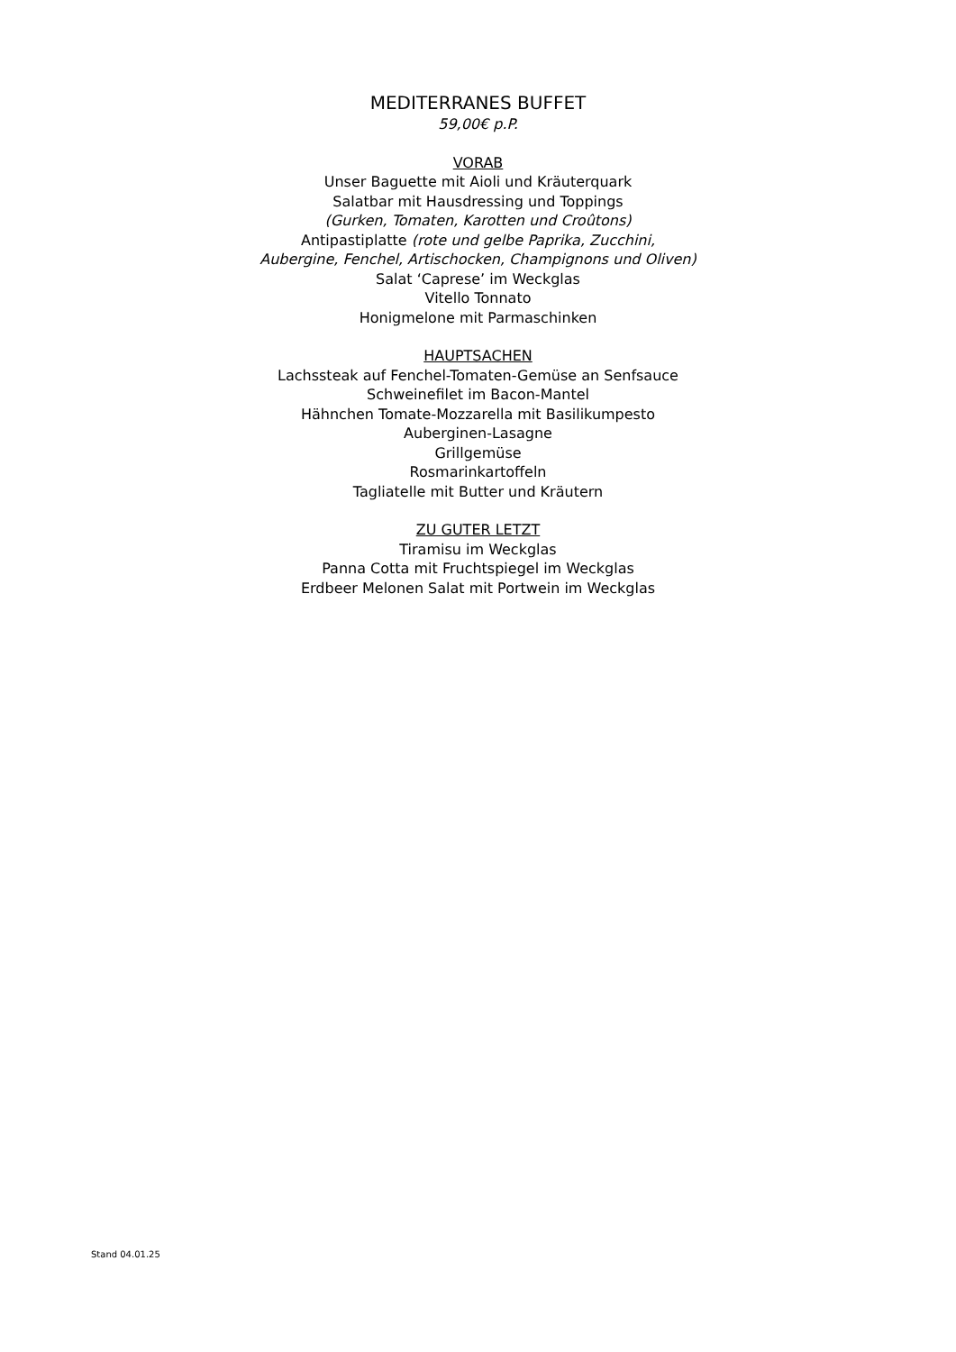MEDITERRANES BUFFET
59,00€ p.P.
VORAB
Unser Baguette mit Aioli und Kräuterquark
Salatbar mit Hausdressing und Toppings
(Gurken, Tomaten, Karotten und Croûtons)
Antipastiplatte (rote und gelbe Paprika, Zucchini,
Aubergine, Fenchel, Artischocken, Champignons und Oliven)
Salat ‘Caprese’ im Weckglas
Vitello Tonnato
Honigmelone mit Parmaschinken
HAUPTSACHEN
Lachssteak auf Fenchel-Tomaten-Gemüse an Senfsauce
Schweinefilet im Bacon-Mantel
Hähnchen Tomate-Mozzarella mit Basilikumpesto
Auberginen-Lasagne
Grillgemüse
Rosmarinkartoffeln
Tagliatelle mit Butter und Kräutern
ZU GUTER LETZT
Tiramisu im Weckglas
Panna Cotta mit Fruchtspiegel im Weckglas
Erdbeer Melonen Salat mit Portwein im Weckglas
Stand 04.01.25